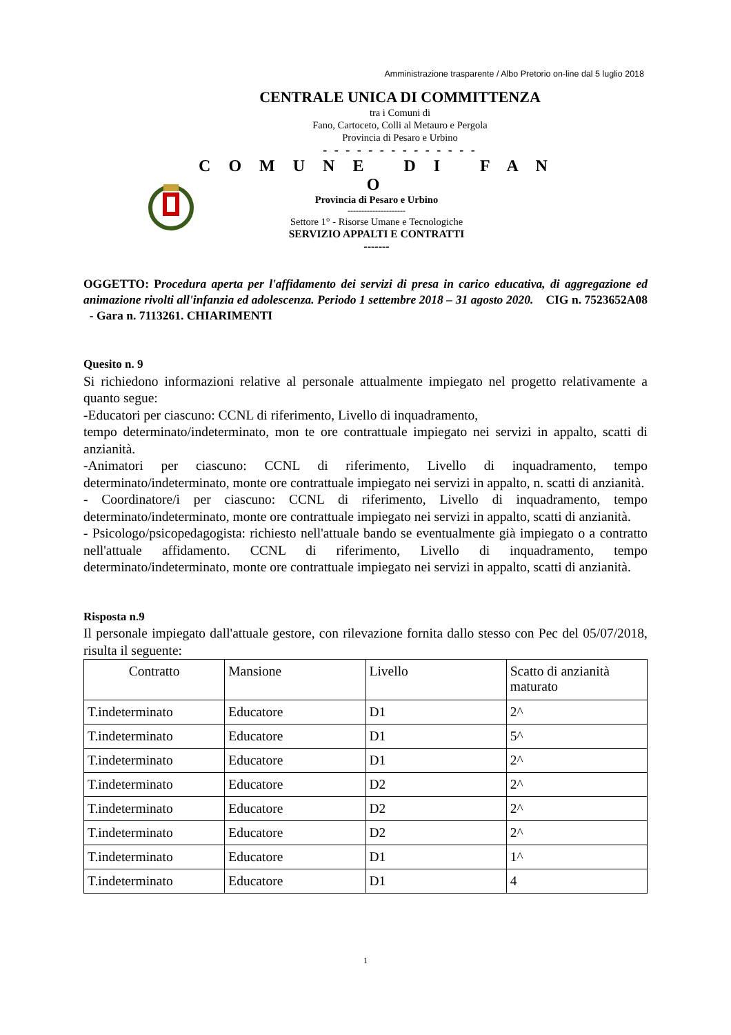Amministrazione trasparente / Albo Pretorio on-line dal 5 luglio 2018
CENTRALE UNICA DI COMMITTENZA
tra i Comuni di
Fano, Cartoceto, Colli al Metauro e Pergola
Provincia di Pesaro e Urbino
- - - - - - - - - - - - - -
C O M U N E D I F A N O
Provincia di Pesaro e Urbino
---------------------
Settore 1° - Risorse Umane e Tecnologiche
SERVIZIO APPALTI E CONTRATTI
-------
OGGETTO: Procedura aperta per l'affidamento dei servizi di presa in carico educativa, di aggregazione ed animazione rivolti all'infanzia ed adolescenza. Periodo 1 settembre 2018 – 31 agosto 2020. CIG n. 7523652A08 - Gara n. 7113261. CHIARIMENTI
Quesito n. 9
Si richiedono informazioni relative al personale attualmente impiegato nel progetto relativamente a quanto segue:
-Educatori per ciascuno: CCNL di riferimento, Livello di inquadramento,
tempo determinato/indeterminato, mon te ore contrattuale impiegato nei servizi in appalto, scatti di anzianità.
-Animatori per ciascuno: CCNL di riferimento, Livello di inquadramento, tempo determinato/indeterminato, monte ore contrattuale impiegato nei servizi in appalto, n. scatti di anzianità.
- Coordinatore/i per ciascuno: CCNL di riferimento, Livello di inquadramento, tempo determinato/indeterminato, monte ore contrattuale impiegato nei servizi in appalto, scatti di anzianità.
- Psicologo/psicopedagogista: richiesto nell'attuale bando se eventualmente già impiegato o a contratto nell'attuale affidamento. CCNL di riferimento, Livello di inquadramento, tempo determinato/indeterminato, monte ore contrattuale impiegato nei servizi in appalto, scatti di anzianità.
Risposta n.9
Il personale impiegato dall'attuale gestore, con rilevazione fornita dallo stesso con Pec del 05/07/2018, risulta il seguente:
| Contratto | Mansione | Livello | Scatto di anzianità maturato |
| T.indeterminato | Educatore | D1 | 2^ |
| T.indeterminato | Educatore | D1 | 5^ |
| T.indeterminato | Educatore | D1 | 2^ |
| T.indeterminato | Educatore | D2 | 2^ |
| T.indeterminato | Educatore | D2 | 2^ |
| T.indeterminato | Educatore | D2 | 2^ |
| T.indeterminato | Educatore | D1 | 1^ |
| T.indeterminato | Educatore | D1 | 4 |
1